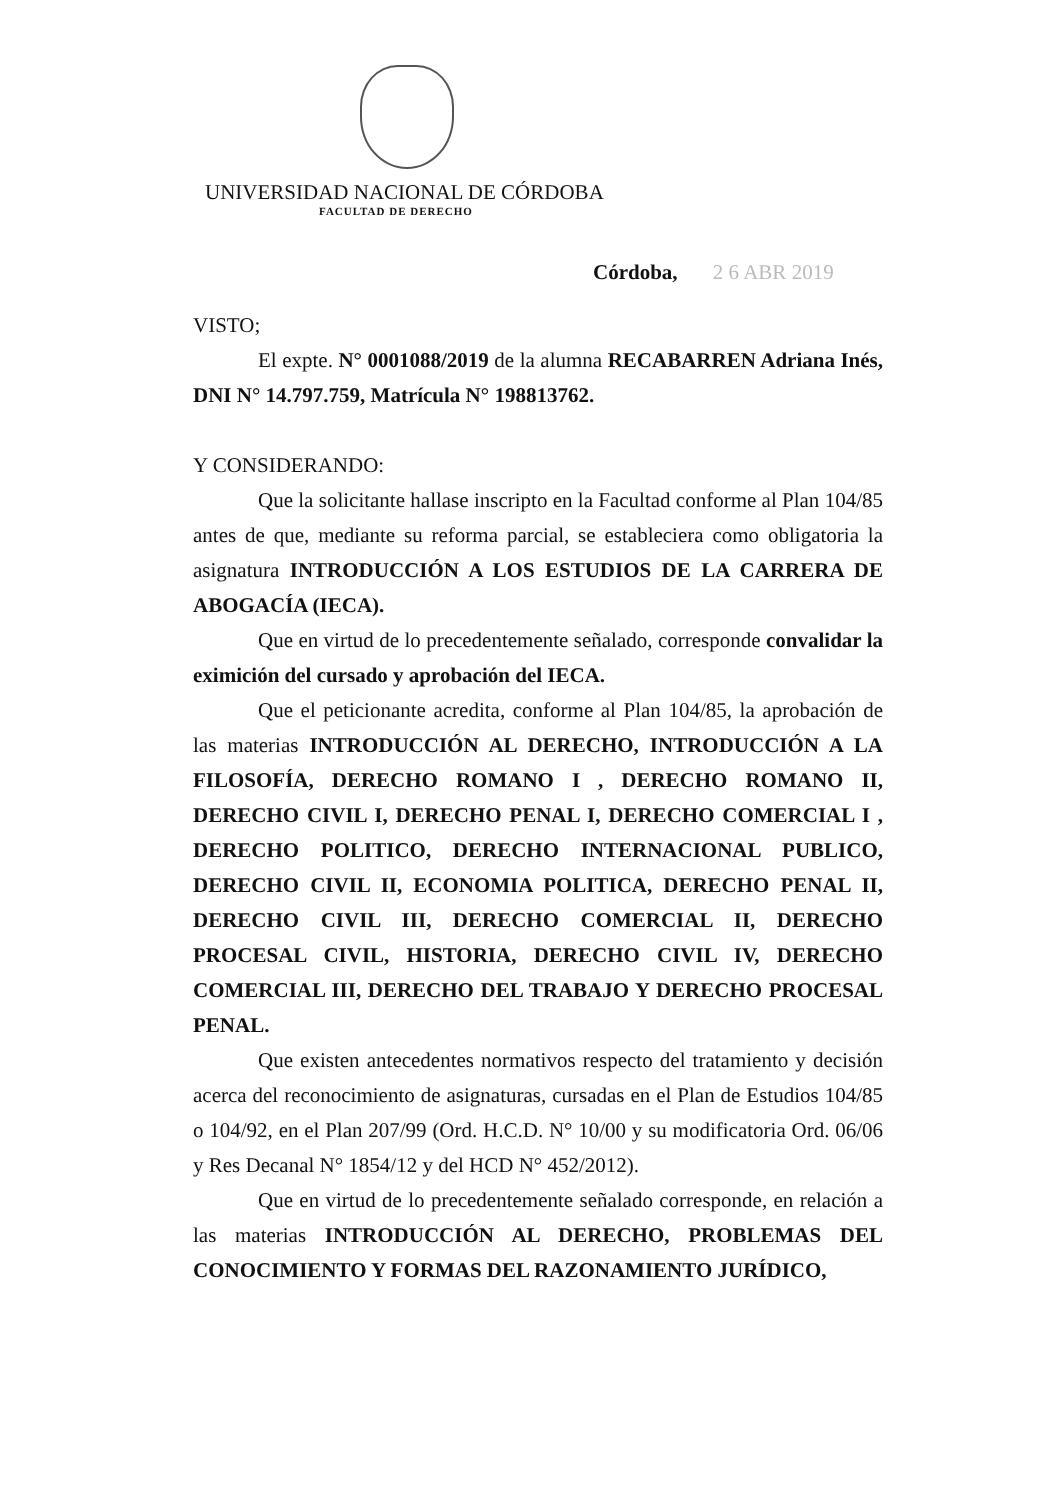UNIVERSIDAD NACIONAL DE CÓRDOBA
FACULTAD DE DERECHO
Córdoba, 2 6 ABR 2019
VISTO;
El expte. N° 0001088/2019 de la alumna RECABARREN Adriana Inés, DNI N° 14.797.759, Matrícula N° 198813762.
Y CONSIDERANDO:
Que la solicitante hallase inscripto en la Facultad conforme al Plan 104/85 antes de que, mediante su reforma parcial, se estableciera como obligatoria la asignatura INTRODUCCIÓN A LOS ESTUDIOS DE LA CARRERA DE ABOGACÍA (IECA).
Que en virtud de lo precedentemente señalado, corresponde convalidar la eximición del cursado y aprobación del IECA.
Que el peticionante acredita, conforme al Plan 104/85, la aprobación de las materias INTRODUCCIÓN AL DERECHO, INTRODUCCIÓN A LA FILOSOFÍA, DERECHO ROMANO I , DERECHO ROMANO II, DERECHO CIVIL I, DERECHO PENAL I, DERECHO COMERCIAL I , DERECHO POLITICO, DERECHO INTERNACIONAL PUBLICO, DERECHO CIVIL II, ECONOMIA POLITICA, DERECHO PENAL II, DERECHO CIVIL III, DERECHO COMERCIAL II, DERECHO PROCESAL CIVIL, HISTORIA, DERECHO CIVIL IV, DERECHO COMERCIAL III, DERECHO DEL TRABAJO Y DERECHO PROCESAL PENAL.
Que existen antecedentes normativos respecto del tratamiento y decisión acerca del reconocimiento de asignaturas, cursadas en el Plan de Estudios 104/85 o 104/92, en el Plan 207/99 (Ord. H.C.D. N° 10/00 y su modificatoria Ord. 06/06 y Res Decanal N° 1854/12 y del HCD N° 452/2012).
Que en virtud de lo precedentemente señalado corresponde, en relación a las materias INTRODUCCIÓN AL DERECHO, PROBLEMAS DEL CONOCIMIENTO Y FORMAS DEL RAZONAMIENTO JURÍDICO,